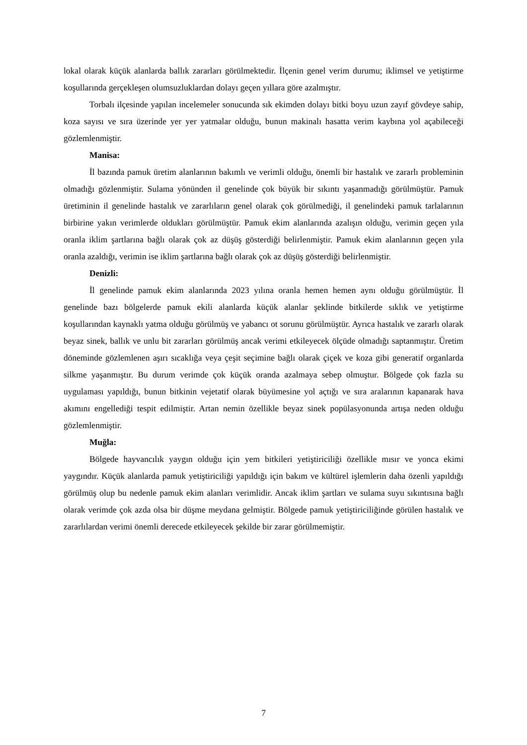lokal olarak küçük alanlarda ballık zararları görülmektedir. İlçenin genel verim durumu; iklimsel ve yetiştirme koşullarında gerçekleşen olumsuzluklardan dolayı geçen yıllara göre azalmıştır.
Torbalı ilçesinde yapılan incelemeler sonucunda sık ekimden dolayı bitki boyu uzun zayıf gövdeye sahip, koza sayısı ve sıra üzerinde yer yer yatmalar olduğu, bunun makinalı hasatta verim kaybına yol açabileceği gözlemlenmiştir.
Manisa:
İl bazında pamuk üretim alanlarının bakımlı ve verimli olduğu, önemli bir hastalık ve zararlı probleminin olmadığı gözlenmiştir. Sulama yönünden il genelinde çok büyük bir sıkıntı yaşanmadığı görülmüştür. Pamuk üretiminin il genelinde hastalık ve zararlıların genel olarak çok görülmediği, il genelindeki pamuk tarlalarının birbirine yakın verimlerde oldukları görülmüştür. Pamuk ekim alanlarında azalışın olduğu, verimin geçen yıla oranla iklim şartlarına bağlı olarak çok az düşüş gösterdiği belirlenmiştir. Pamuk ekim alanlarının geçen yıla oranla azaldığı, verimin ise iklim şartlarına bağlı olarak çok az düşüş gösterdiği belirlenmiştir.
Denizli:
İl genelinde pamuk ekim alanlarında 2023 yılına oranla hemen hemen aynı olduğu görülmüştür. İl genelinde bazı bölgelerde pamuk ekili alanlarda küçük alanlar şeklinde bitkilerde sıklık ve yetiştirme koşullarından kaynaklı yatma olduğu görülmüş ve yabancı ot sorunu görülmüştür. Ayrıca hastalık ve zararlı olarak beyaz sinek, ballık ve unlu bit zararları görülmüş ancak verimi etkileyecek ölçüde olmadığı saptanmıştır. Üretim döneminde gözlemlenen aşırı sıcaklığa veya çeşit seçimine bağlı olarak çiçek ve koza gibi generatif organlarda silkme yaşanmıştır. Bu durum verimde çok küçük oranda azalmaya sebep olmuştur. Bölgede çok fazla su uygulaması yapıldığı, bunun bitkinin vejetatif olarak büyümesine yol açtığı ve sıra aralarının kapanarak hava akımını engellediği tespit edilmiştir. Artan nemin özellikle beyaz sinek popülasyonunda artışa neden olduğu gözlemlenmiştir.
Muğla:
Bölgede hayvancılık yaygın olduğu için yem bitkileri yetiştiriciliği özellikle mısır ve yonca ekimi yaygındır. Küçük alanlarda pamuk yetiştiriciliği yapıldığı için bakım ve kültürel işlemlerin daha özenli yapıldığı görülmüş olup bu nedenle pamuk ekim alanları verimlidir. Ancak iklim şartları ve sulama suyu sıkıntısına bağlı olarak verimde çok azda olsa bir düşme meydana gelmiştir. Bölgede pamuk yetiştiriciliğinde görülen hastalık ve zararlılardan verimi önemli derecede etkileyecek şekilde bir zarar görülmemiştir.
7